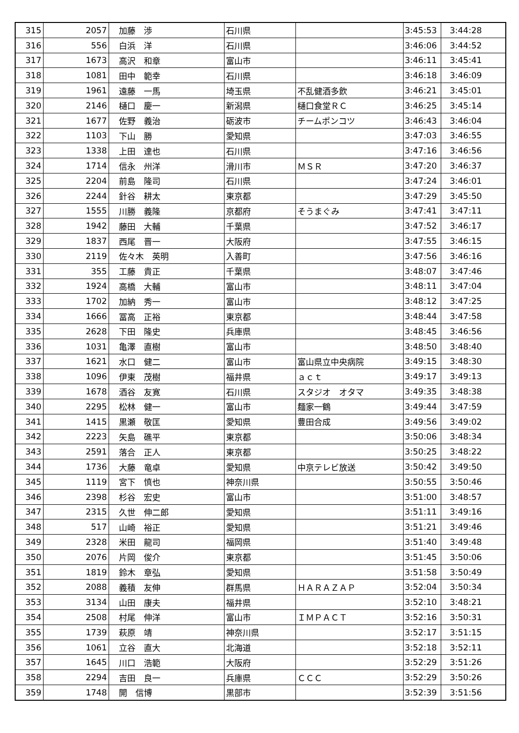| 315 | 2057 | 加藤 渉 | 石川県 | | 3:45:53 | 3:44:28 |
| 316 | 556 | 白浜 洋 | 石川県 | | 3:46:06 | 3:44:52 |
| 317 | 1673 | 高沢 和章 | 富山市 | | 3:46:11 | 3:45:41 |
| 318 | 1081 | 田中 範幸 | 石川県 | | 3:46:18 | 3:46:09 |
| 319 | 1961 | 遠藤 一馬 | 埼玉県 | 不乱健酒多飲 | 3:46:21 | 3:45:01 |
| 320 | 2146 | 樋口 慶一 | 新潟県 | 樋口食堂ＲＣ | 3:46:25 | 3:45:14 |
| 321 | 1677 | 佐野 義治 | 砺波市 | チームポンコツ | 3:46:43 | 3:46:04 |
| 322 | 1103 | 下山 勝 | 愛知県 | | 3:47:03 | 3:46:55 |
| 323 | 1338 | 上田 達也 | 石川県 | | 3:47:16 | 3:46:56 |
| 324 | 1714 | 信永 州洋 | 滑川市 | ＭＳＲ | 3:47:20 | 3:46:37 |
| 325 | 2204 | 前島 隆司 | 石川県 | | 3:47:24 | 3:46:01 |
| 326 | 2244 | 針谷 耕太 | 東京都 | | 3:47:29 | 3:45:50 |
| 327 | 1555 | 川勝 義隆 | 京都府 | そうまぐみ | 3:47:41 | 3:47:11 |
| 328 | 1942 | 藤田 大輔 | 千葉県 | | 3:47:52 | 3:46:17 |
| 329 | 1837 | 西尾 晋一 | 大阪府 | | 3:47:55 | 3:46:15 |
| 330 | 2119 | 佐々木 英明 | 入善町 | | 3:47:56 | 3:46:16 |
| 331 | 355 | 工藤 貴正 | 千葉県 | | 3:48:07 | 3:47:46 |
| 332 | 1924 | 高橋 大輔 | 富山市 | | 3:48:11 | 3:47:04 |
| 333 | 1702 | 加納 秀一 | 富山市 | | 3:48:12 | 3:47:25 |
| 334 | 1666 | 冨高 正裕 | 東京都 | | 3:48:44 | 3:47:58 |
| 335 | 2628 | 下田 隆史 | 兵庫県 | | 3:48:45 | 3:46:56 |
| 336 | 1031 | 亀澤 直樹 | 富山市 | | 3:48:50 | 3:48:40 |
| 337 | 1621 | 水口 健二 | 富山市 | 富山県立中央病院 | 3:49:15 | 3:48:30 |
| 338 | 1096 | 伊東 茂樹 | 福井県 | ａｃｔ | 3:49:17 | 3:49:13 |
| 339 | 1678 | 酒谷 友寛 | 石川県 | スタジオ オタマ | 3:49:35 | 3:48:38 |
| 340 | 2295 | 松林 健一 | 富山市 | 麺家一鶴 | 3:49:44 | 3:47:59 |
| 341 | 1415 | 黒瀬 敬匡 | 愛知県 | 豊田合成 | 3:49:56 | 3:49:02 |
| 342 | 2223 | 矢島 礁平 | 東京都 | | 3:50:06 | 3:48:34 |
| 343 | 2591 | 落合 正人 | 東京都 | | 3:50:25 | 3:48:22 |
| 344 | 1736 | 大藤 竜卓 | 愛知県 | 中京テレビ放送 | 3:50:42 | 3:49:50 |
| 345 | 1119 | 宮下 慎也 | 神奈川県 | | 3:50:55 | 3:50:46 |
| 346 | 2398 | 杉谷 宏史 | 富山市 | | 3:51:00 | 3:48:57 |
| 347 | 2315 | 久世 伸二郎 | 愛知県 | | 3:51:11 | 3:49:16 |
| 348 | 517 | 山崎 裕正 | 愛知県 | | 3:51:21 | 3:49:46 |
| 349 | 2328 | 米田 龍司 | 福岡県 | | 3:51:40 | 3:49:48 |
| 350 | 2076 | 片岡 俊介 | 東京都 | | 3:51:45 | 3:50:06 |
| 351 | 1819 | 鈴木 章弘 | 愛知県 | | 3:51:58 | 3:50:49 |
| 352 | 2088 | 義積 友伸 | 群馬県 | ＨＡＲＡＺＡＰ | 3:52:04 | 3:50:34 |
| 353 | 3134 | 山田 康夫 | 福井県 | | 3:52:10 | 3:48:21 |
| 354 | 2508 | 村尾 伸洋 | 富山市 | ＩＭＰＡＣＴ | 3:52:16 | 3:50:31 |
| 355 | 1739 | 萩原 靖 | 神奈川県 | | 3:52:17 | 3:51:15 |
| 356 | 1061 | 立谷 直大 | 北海道 | | 3:52:18 | 3:52:11 |
| 357 | 1645 | 川口 浩範 | 大阪府 | | 3:52:29 | 3:51:26 |
| 358 | 2294 | 吉田 良一 | 兵庫県 | ＣＣＣ | 3:52:29 | 3:50:26 |
| 359 | 1748 | 開 信博 | 黒部市 | | 3:52:39 | 3:51:56 |